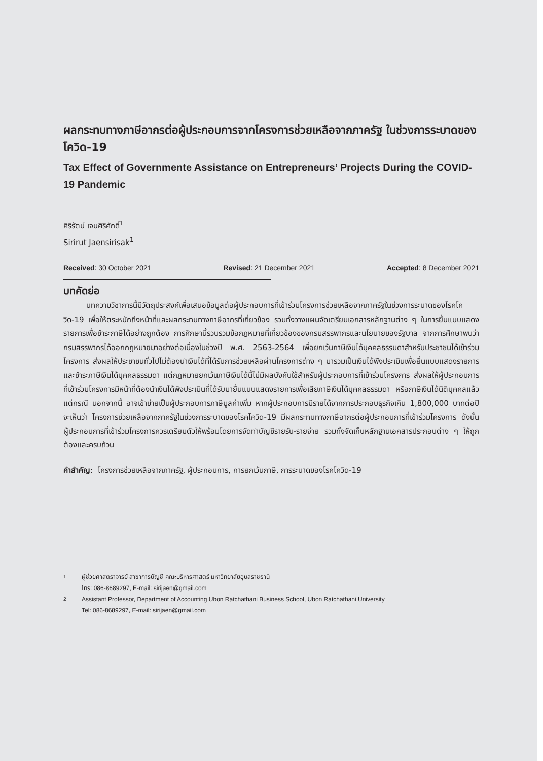ผลกระทบทางภาษีอากรต่อผู้ประกอบการจากโครงการช่วยเหลือจากภาครัฐ ในช่วงการระบาดของโควิด-19
Tax Effect of Governmente Assistance on Entrepreneurs’ Projects During the COVID-19 Pandemic
ศิริรัตน์ เจนศิริศักดิ์<sup>1</sup>
Sirirut Jaensirisak<sup>1</sup>
Received: 30 October 2021 Revised: 21 December 2021 Accepted: 8 December 2021
บทคัดย่อ
   บทความวิชาการนี้มีวัตถุประสงค์เพื่อเสนอข้อมูลต่อผู้ประกอบการที่เข้าร่วมโครงการช่วยเหลือจากภาครัฐในช่วงการระบาดของโรคโควิด-19 เพื่อให้ตระหนักถึงหน้าที่และผลกระทบทางภาษีอากรที่เกี่ยวข้อง รวมทั้งวางแผนจัดเตรียมเอกสารหลักฐานต่าง ๆ ในการยื่นแบบแสดงรายการเพื่อชำระภาษีได้อย่างถูกต้อง การศึกษานี้รวบรวมข้อกฎหมายที่เกี่ยวข้องของกรมสรรพากรและนโยบายของรัฐบาล จากการศึกษาพบว่า กรมสรรพากรได้ออกกฎหมายมาอย่างต่อเนื่องในช่วงปี พ.ศ. 2563-2564 เพื่อยกเว้นภาษีเงินได้บุคคลธรรมดาสำหรับประชาชนได้เข้าร่วมโครงการ ส่งผลให้ประชาชนทั่วไปไม่ต้องนำเงินได้ที่ได้รับการช่วยเหลือผ่านโครงการต่าง ๆ มารวมเป็นเงินได้พึงประเมินเพื่อยื่นแบบแสดงรายการและชำระภาษีเงินได้บุคคลธรรมดา แต่กฎหมายยกเว้นภาษีเงินได้นี้ไม่มีผลบังคับใช้สำหรับผู้ประกอบการที่เข้าร่วมโครงการ ส่งผลให้ผู้ประกอบการที่เข้าร่วมโครงการมีหน้าที่ต้องนำเงินได้พึงประเมินที่ได้รับมายื่นแบบแสดงรายการเพื่อเสียภาษีเงินได้บุคคลธรรมดา หรือภาษีเงินได้นิติบุคคลแล้วแต่กรณี นอกจากนี้ อาจเข้าข่ายเป็นผู้ประกอบการภาษีมูลค่าเพิ่ม หากผู้ประกอบการมีรายได้จากการประกอบธุรกิจเกิน 1,800,000 บาทต่อปี จะเห็นว่า โครงการช่วยเหลือจากภาครัฐในช่วงการระบาดของโรคโควิด-19 มีผลกระทบทางภาษีอากรต่อผู้ประกอบการที่เข้าร่วมโครงการ ดังนั้น ผู้ประกอบการที่เข้าร่วมโครงการควรเตรียมตัวให้พร้อมโดยการจัดทำบัญชีรายรับ-รายจ่าย รวมทั้งจัดเก็บหลักฐานเอกสารประกอบต่าง ๆ ให้ถูกต้องและครบถ้วน
คำสำคัญ: โครงการช่วยเหลือจากภาครัฐ, ผู้ประกอบการ, การยกเว้นภาษี, การระบาดของโรคโควิด-19
<sup>1</sup> ผู้ช่วยศาสตราจารย์ สาขาการบัญชี คณะบริหารศาสตร์ มหาวิทยาลัยอุบลราชธานี
โทร: 086-8689297, E-mail: sirijaen@gmail.com
<sup>2</sup> Assistant Professor, Department of Accounting Ubon Ratchathani Business School, Ubon Ratchathani University
Tel: 086-8689297, E-mail: sirijaen@gmail.com